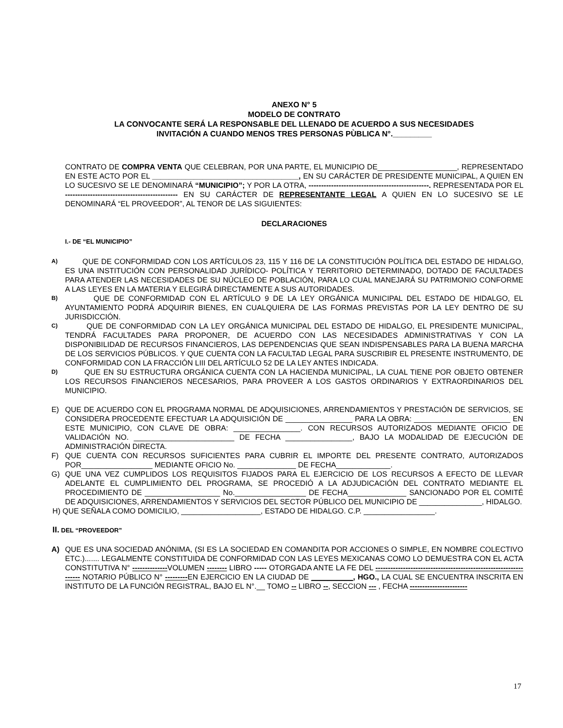ANEXO N° 5
MODELO DE CONTRATO
LA CONVOCANTE SERÁ LA RESPONSABLE DEL LLENADO DE ACUERDO A SUS NECESIDADES
INVITACIÓN A CUANDO MENOS TRES PERSONAS PÙBLICA N°._________
CONTRATO DE COMPRA VENTA QUE CELEBRAN, POR UNA PARTE, EL MUNICIPIO DE___________________, REPRESENTADO EN ESTE ACTO POR EL ___________________________________, EN SU CARÁCTER DE PRESIDENTE MUNICIPAL, A QUIEN EN LO SUCESIVO SE LE DENOMINARÁ “MUNICIPIO”; Y POR LA OTRA, ------------------------------------------------. REPRESENTADA POR EL --------------------------------------------- EN SU CARÁCTER DE REPRESENTANTE LEGAL A QUIEN EN LO SUCESIVO SE LE DENOMINARÁ “EL PROVEEDOR”, AL TENOR DE LAS SIGUIENTES:
DECLARACIONES
I.- DE “EL MUNICIPIO”
A)
QUE DE CONFORMIDAD CON LOS ARTÍCULOS 23, 115 Y 116 DE LA CONSTITUCIÓN POLÍTICA DEL ESTADO DE HIDALGO, ES UNA INSTITUCIÓN CON PERSONALIDAD JURÍDICO- POLÍTICA Y TERRITORIO DETERMINADO, DOTADO DE FACULTADES PARA ATENDER LAS NECESIDADES DE SU NÚCLEO DE POBLACIÓN, PARA LO CUAL MANEJARÁ SU PATRIMONIO CONFORME A LAS LEYES EN LA MATERIA Y ELEGIRÁ DIRECTAMENTE A SUS AUTORIDADES.
B)
QUE DE CONFORMIDAD CON EL ARTÍCULO 9 DE LA LEY ORGÁNICA MUNICIPAL DEL ESTADO DE HIDALGO, EL AYUNTAMIENTO PODRÁ ADQUIRIR BIENES, EN CUALQUIERA DE LAS FORMAS PREVISTAS POR LA LEY DENTRO DE SU JURISDICCIÓN.
C)
QUE DE CONFORMIDAD CON LA LEY ORGÁNICA MUNICIPAL DEL ESTADO DE HIDALGO, EL PRESIDENTE MUNICIPAL, TENDRÁ FACULTADES PARA PROPONER, DE ACUERDO CON LAS NECESIDADES ADMINISTRATIVAS Y CON LA DISPONIBILIDAD DE RECURSOS FINANCIEROS, LAS DEPENDENCIAS QUE SEAN INDISPENSABLES PARA LA BUENA MARCHA DE LOS SERVICIOS PÚBLICOS. Y QUE CUENTA CON LA FACULTAD LEGAL PARA SUSCRIBIR EL PRESENTE INSTRUMENTO, DE CONFORMIDAD CON LA FRACCIÓN LIII DEL ARTÍCULO 52 DE LA LEY ANTES INDICADA.
D)
QUE EN SU ESTRUCTURA ORGÁNICA CUENTA CON LA HACIENDA MUNICIPAL, LA CUAL TIENE POR OBJETO OBTENER LOS RECURSOS FINANCIEROS NECESARIOS, PARA PROVEER A LOS GASTOS ORDINARIOS Y EXTRAORDINARIOS DEL MUNICIPIO.
E) QUE DE ACUERDO CON EL PROGRAMA NORMAL DE ADQUISICIONES, ARRENDAMIENTOS Y PRESTACIÓN DE SERVICIOS, SE CONSIDERA PROCEDENTE EFECTUAR LA ADQUISICIÓN DE ________________ PARA LA OBRA: _______________________ EN ESTE MUNICIPIO, CON CLAVE DE OBRA: ________________. CON RECURSOS AUTORIZADOS MEDIANTE OFICIO DE VALIDACIÓN NO. ________________________ DE FECHA ________________, BAJO LA MODALIDAD DE EJECUCIÓN DE ADMINISTRACIÓN DIRECTA.
F) QUE CUENTA CON RECURSOS SUFICIENTES PARA CUBRIR EL IMPORTE DEL PRESENTE CONTRATO, AUTORIZADOS POR_________________ MEDIANTE OFICIO No. ______________ DE FECHA_____________.
G) QUE UNA VEZ CUMPLIDOS LOS REQUISITOS FIJADOS PARA EL EJERCICIO DE LOS RECURSOS A EFECTO DE LLEVAR ADELANTE EL CUMPLIMIENTO DEL PROGRAMA, SE PROCEDIÓ A LA ADJUDICACIÓN DEL CONTRATO MEDIANTE EL PROCEDIMIENTO DE __________________ No._________________ DE FECHA______________ SANCIONADO POR EL COMITÉ DE ADQUISICIONES, ARRENDAMIENTOS Y SERVICIOS DEL SECTOR PÚBLICO DEL MUNICIPIO DE _______________, HIDALGO.
H) QUE SEÑALA COMO DOMICILIO, ___________________, ESTADO DE HIDALGO. C.P. _________________.
II. DEL “PROVEEDOR”
A) QUE ES UNA SOCIEDAD ANÓNIMA, (SI ES LA SOCIEDAD EN COMANDITA POR ACCIONES O SIMPLE, EN NOMBRE COLECTIVO ETC.)....... LEGALMENTE CONSTITUIDA DE CONFORMIDAD CON LAS LEYES MEXICANAS COMO LO DEMUESTRA CON EL ACTA CONSTITUTIVA N° --------------VOLUMEN -------- LIBRO ----- OTORGADA ANTE LA FE DEL ----------------------------------------------------------------- NOTARIO PÚBLICO N° ---------EN EJERCICIO EN LA CIUDAD DE __________, HGO., LA CUAL SE ENCUENTRA INSCRITA EN INSTITUTO DE LA FUNCIÓN REGISTRAL, BAJO EL N°.__ TOMO -- LIBRO --, SECCION --- , FECHA -----------------------
17